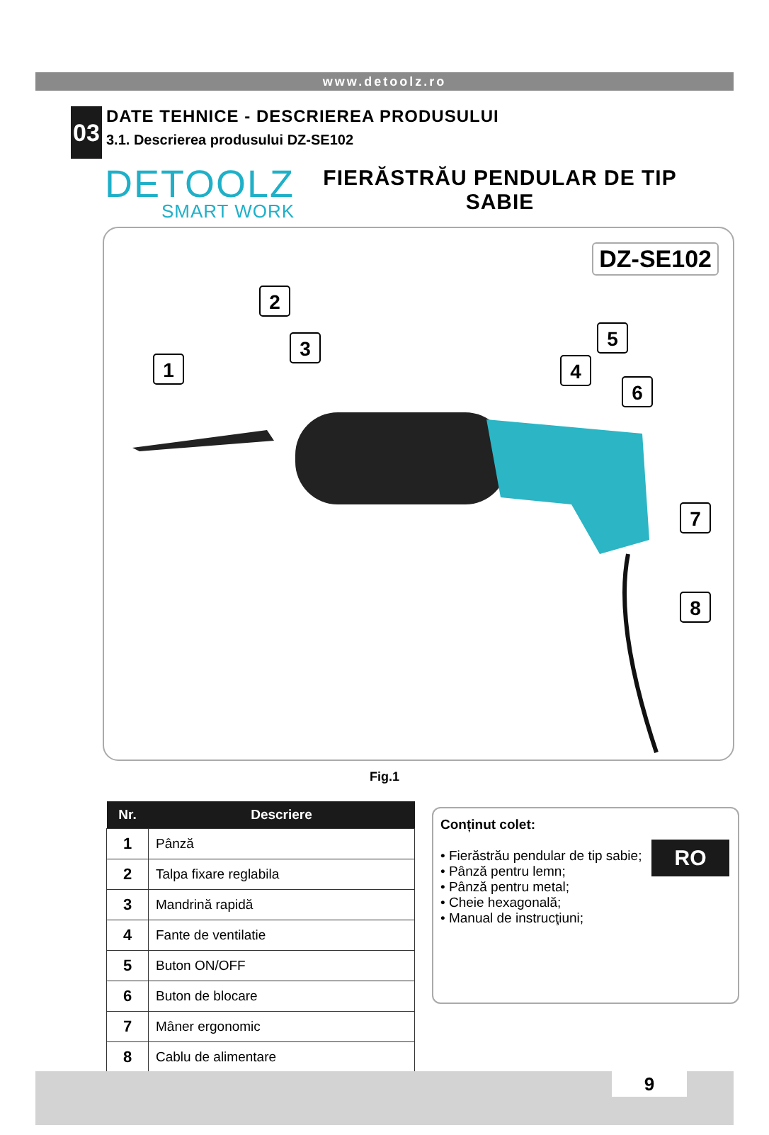www.detoolz.ro
03
DATE TEHNICE - DESCRIEREA PRODUSULUI
3.1. Descrierea produsului DZ-SE102
DETOOLZ
SMART WORK
FIERĂSTRĂU PENDULAR DE TIP
SABIE
DZ-SE102
1
2
3
4
5
6
7
8
Fig.1
| Nr. | Descriere |
| --- | --- |
| 1 | Pânză |
| 2 | Talpa fixare reglabila |
| 3 | Mandrină rapidă |
| 4 | Fante de ventilatie |
| 5 | Buton ON/OFF |
| 6 | Buton de blocare |
| 7 | Mâner ergonomic |
| 8 | Cablu de alimentare |
Conținut colet:
• Fierăstrău pendular de tip sabie;
• Pânză pentru lemn;
• Pânză pentru metal;
• Cheie hexagonală;
• Manual de instrucţiuni;
RO
9